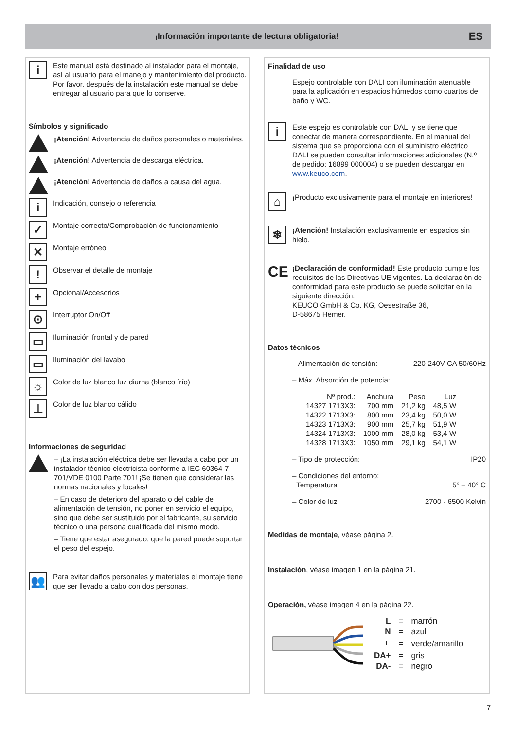¡Información importante de lectura obligatoria!
ES
i
Este manual está destinado al instalador para el montaje, así al usuario para el manejo y mantenimiento del producto. Por favor, después de la instalación este manual se debe entregar al usuario para que lo conserve.
Símbolos y significado
¡Atención! Advertencia de daños personales o materiales.
¡Atención! Advertencia de descarga eléctrica.
¡Atención! Advertencia de daños a causa del agua.
i
Indicación, consejo o referencia
✓
Montaje correcto/Comprobación de funcionamiento
✕
Montaje erróneo
!
Observar el detalle de montaje
+
Opcional/Accesorios
⊙
Interruptor On/Off
▭
Iluminación frontal y de pared
▭
Iluminación del lavabo
☼
Color de luz blanco luz diurna (blanco frío)
⊥
Color de luz blanco cálido
Informaciones de seguridad
– ¡La instalación eléctrica debe ser llevada a cabo por un instalador técnico electricista conforme a IEC 60364-7-701/VDE 0100 Parte 701! ¡Se tienen que considerar las normas nacionales y locales!
– En caso de deterioro del aparato o del cable de alimentación de tensión, no poner en servicio el equipo, sino que debe ser sustituido por el fabricante, su servicio técnico o una persona cualificada del mismo modo.
– Tiene que estar asegurado, que la pared puede soportar el peso del espejo.
👥
Para evitar daños personales y materiales el montaje tiene que ser llevado a cabo con dos personas.
Finalidad de uso
Espejo controlable con DALI con iluminación atenuable para la aplicación en espacios húmedos como cuartos de baño y WC.
i
Este espejo es controlable con DALI y se tiene que conectar de manera correspondiente. En el manual del sistema que se proporciona con el suministro eléctrico DALI se pueden consultar informaciones adicionales (N.º de pedido: 16899 000004) o se pueden descargar en www.keuco.com.
⌂
¡Producto exclusivamente para el montaje en interiores!
❄
¡Atención! Instalación exclusivamente en espacios sin hielo.
CE
¡Declaración de conformidad! Este producto cumple los requisitos de las Directivas UE vigentes. La declaración de conformidad para este producto se puede solicitar en la siguiente dirección:
KEUCO GmbH & Co. KG, Oesestraße 36,
D-58675 Hemer.
Datos técnicos
– Alimentación de tensión: 220-240V CA 50/60Hz
– Máx. Absorción de potencia:
| Nº prod.: | Anchura | Peso | Luz |
| 14327 1713X3: | 700 mm | 21,2 kg | 48,5 W |
| 14322 1713X3: | 800 mm | 23,4 kg | 50,0 W |
| 14323 1713X3: | 900 mm | 25,7 kg | 51,9 W |
| 14324 1713X3: | 1000 mm | 28,0 kg | 53,4 W |
| 14328 1713X3: | 1050 mm | 29,1 kg | 54,1 W |
– Tipo de protección: IP20
– Condiciones del entorno:
Temperatura 5° – 40° C
– Color de luz 2700 - 6500 Kelvin
Medidas de montaje, véase página 2.
Instalación, véase imagen 1 en la página 21.
Operación, véase imagen 4 en la página 22.
| L | = | marrón |
| N | = | azul |
| ⏚ | = | verde/amarillo |
| DA+ | = | gris |
| DA- | = | negro |
7